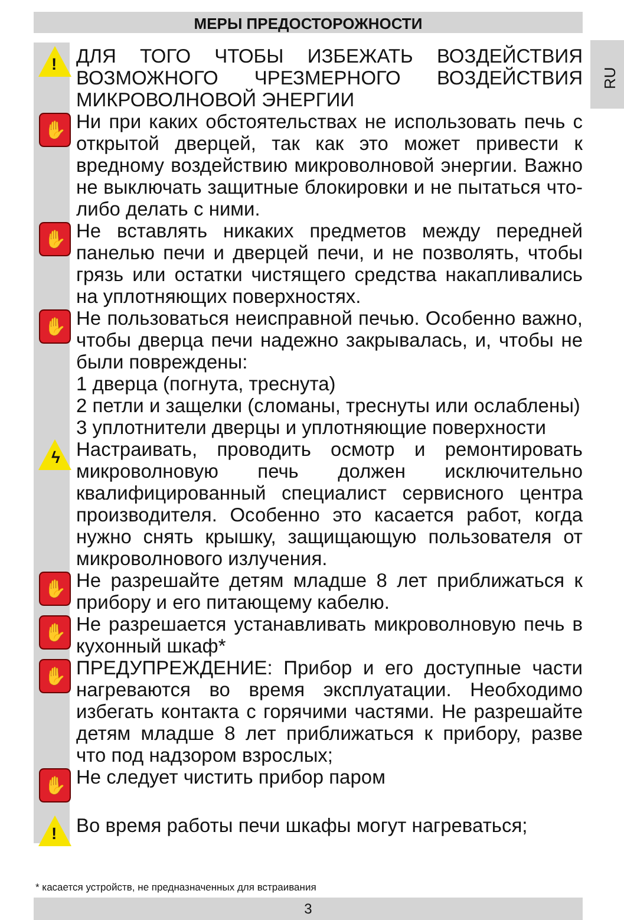МЕРЫ ПРЕДОСТОРОЖНОСТИ
RU
!
ДЛЯ ТОГО ЧТОБЫ ИЗБЕЖАТЬ ВОЗДЕЙСТВИЯ ВОЗМОЖНОГО ЧРЕЗМЕРНОГО ВОЗДЕЙСТВИЯ МИКРОВОЛНОВОЙ ЭНЕРГИИ
✋
Ни при каких обстоятельствах не использовать печь с открытой дверцей, так как это может привести к вредному воздействию микроволновой энергии. Важно не выключать защитные блокировки и не пытаться что-либо делать с ними.
✋
Не вставлять никаких предметов между передней панелью печи и дверцей печи, и не позволять, чтобы грязь или остатки чистящего средства накапливались на уплотняющих поверхностях.
✋
Не пользоваться неисправной печью. Особенно важно, чтобы дверца печи надежно закрывалась, и, чтобы не были повреждены:
1 дверца (погнута, треснута)
2 петли и защелки (сломаны, треснуты или ослаблены)
3 уплотнители дверцы и уплотняющие поверхности
ϟ
Настраивать, проводить осмотр и ремонтировать микроволновую печь должен исключительно квалифицированный специалист сервисного центра производителя. Особенно это касается работ, когда нужно снять крышку, защищающую пользователя от микроволнового излучения.
✋
Не разрешайте детям младше 8 лет приближаться к прибору и его питающему кабелю.
✋
Не разрешается устанавливать микроволновую печь в кухонный шкаф*
✋
ПРЕДУПРЕЖДЕНИЕ: Прибор и его доступные части нагреваются во время эксплуатации. Необходимо избегать контакта с горячими частями. Не разрешайте детям младше 8 лет приближаться к прибору, разве что под надзором взрослых;
✋
Не следует чистить прибор паром
!
Во время работы печи шкафы могут нагреваться;
* касается устройств, не предназначенных для встраивания
3